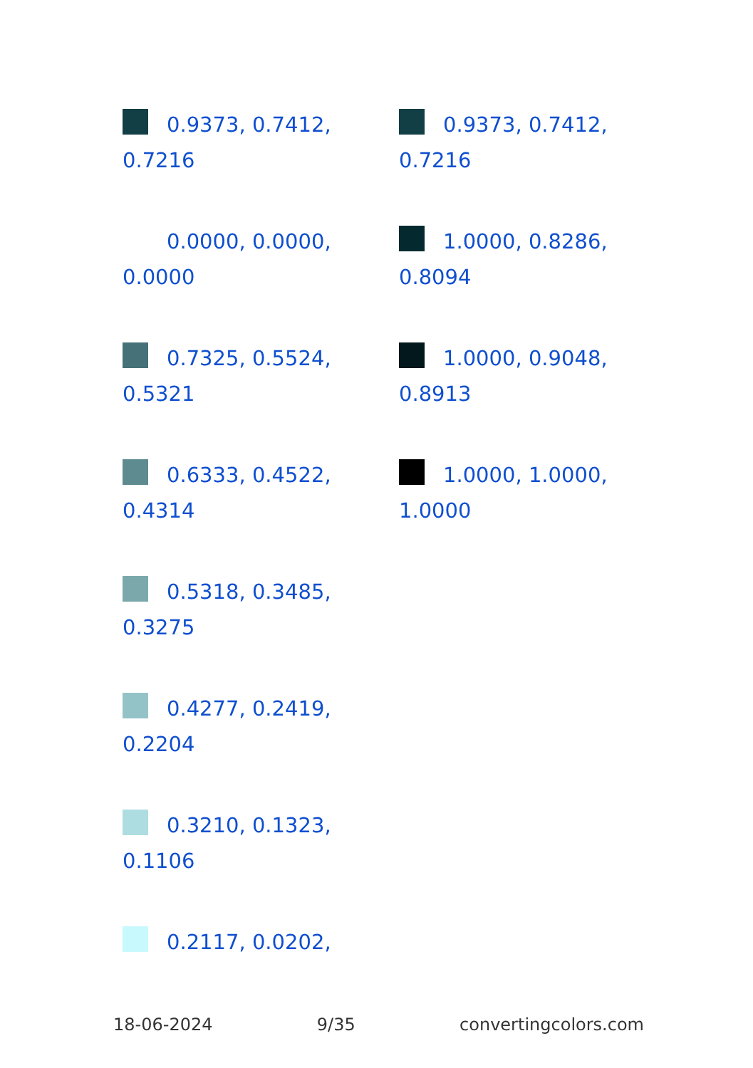0.9373, 0.7412,
0.7216
0.0000, 0.0000,
0.0000
0.7325, 0.5524,
0.5321
0.6333, 0.4522,
0.4314
0.5318, 0.3485,
0.3275
0.4277, 0.2419,
0.2204
0.3210, 0.1323,
0.1106
0.2117, 0.0202,
0.9373, 0.7412,
0.7216
1.0000, 0.8286,
0.8094
1.0000, 0.9048,
0.8913
1.0000, 1.0000,
1.0000
18-06-2024 9/35 convertingcolors.com